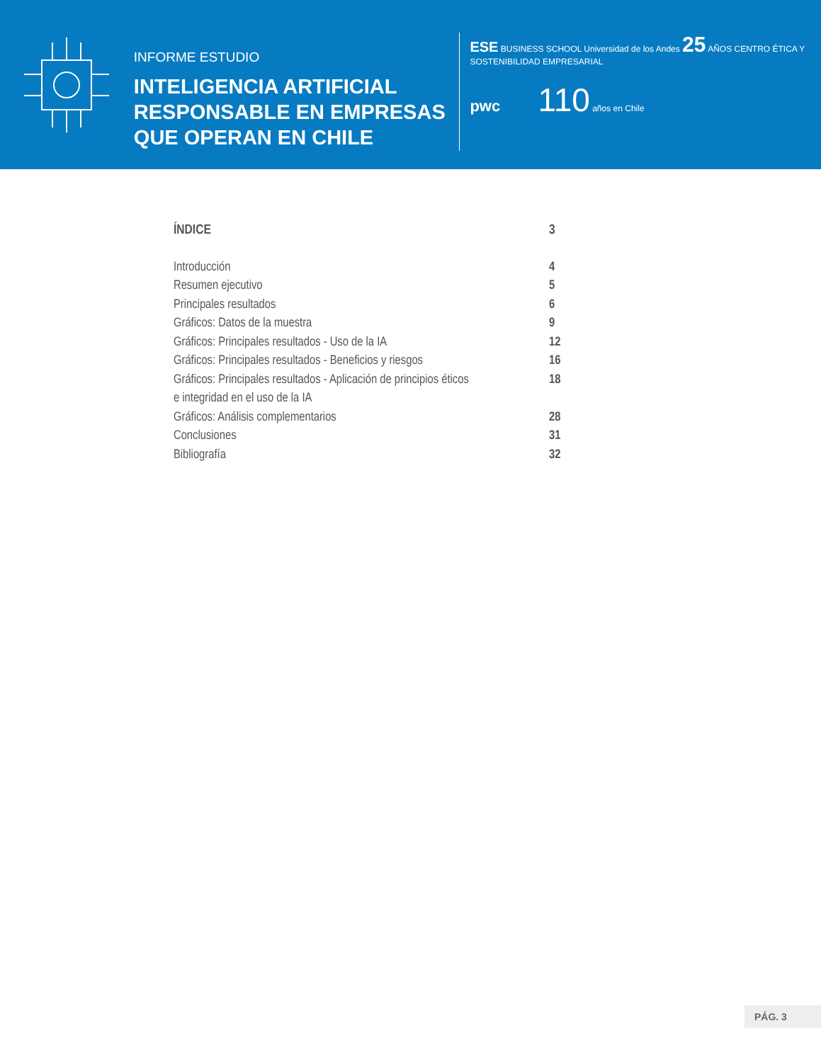INFORME ESTUDIO
INTELIGENCIA ARTIFICIAL RESPONSABLE EN EMPRESAS QUE OPERAN EN CHILE
ESE BUSINESS SCHOOL Universidad de los Andes 25 AÑOS CENTRO ÉTICA Y SOSTENIBILIDAD EMPRESARIAL
pwc 110 años en Chile
ÍNDICE 3
Introducción 4
Resumen ejecutivo 5
Principales resultados 6
Gráficos: Datos de la muestra 9
Gráficos: Principales resultados - Uso de la IA 12
Gráficos: Principales resultados - Beneficios y riesgos 16
Gráficos: Principales resultados - Aplicación de principios éticos e integridad en el uso de la IA 18
Gráficos: Análisis complementarios 28
Conclusiones 31
Bibliografía 32
PÁG. 3